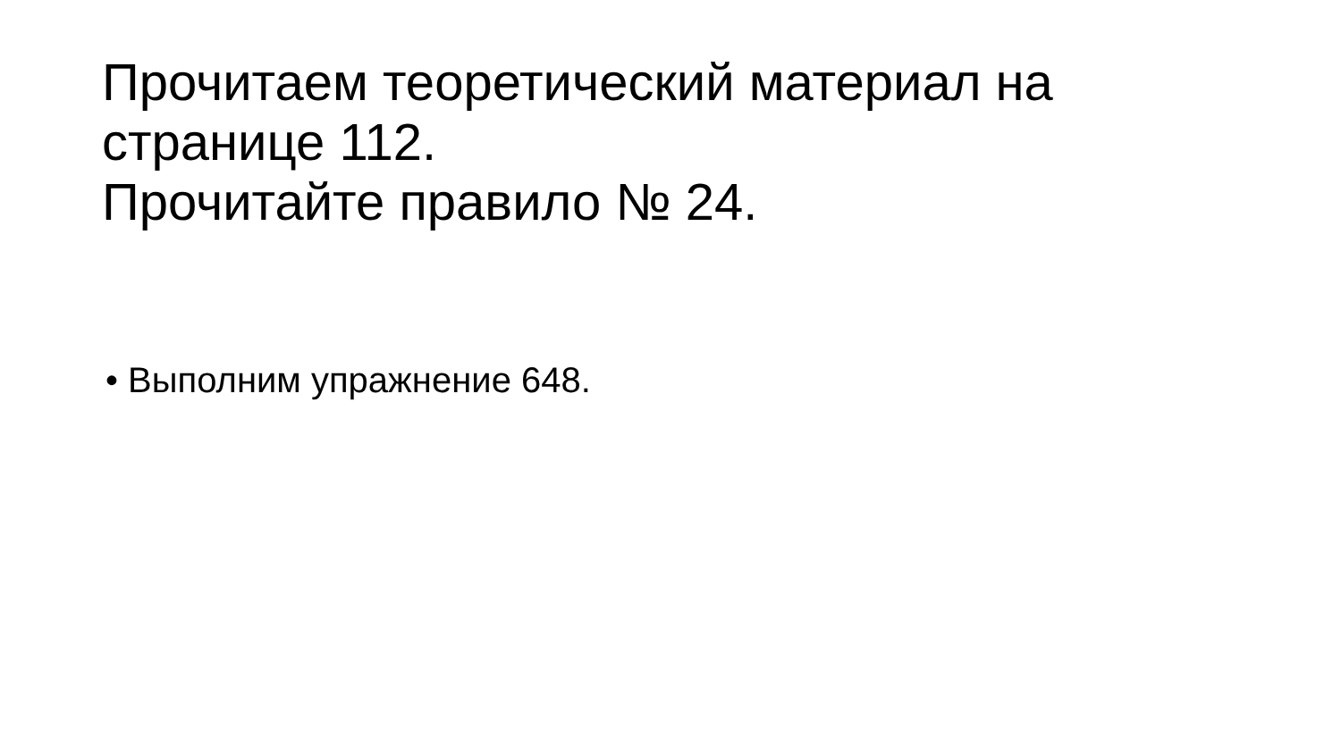Прочитаем теоретический материал на
странице 112.
Прочитайте правило № 24.
• Выполним упражнение 648.